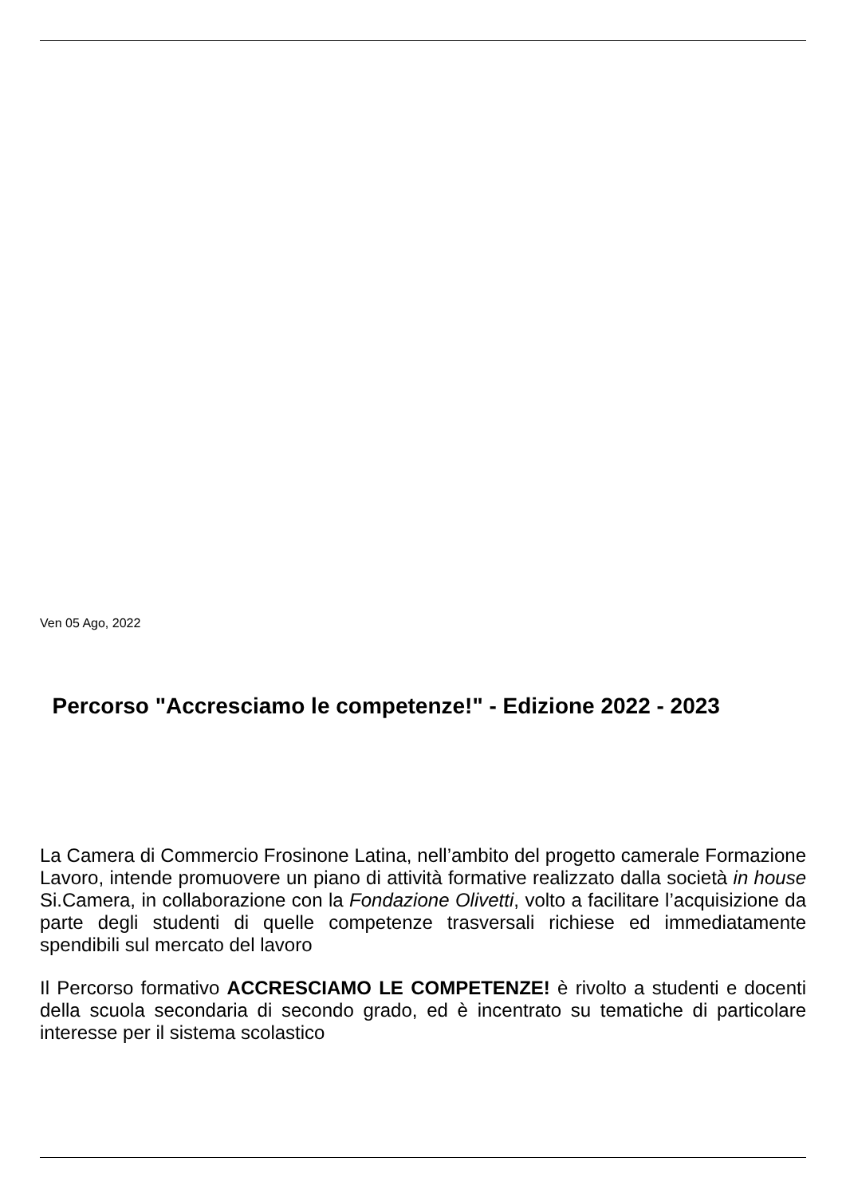Ven 05 Ago, 2022
Percorso "Accresciamo le competenze!" - Edizione 2022 - 2023
La Camera di Commercio Frosinone Latina, nell’ambito del progetto camerale Formazione Lavoro, intende promuovere un piano di attività formative realizzato dalla società in house Si.Camera, in collaborazione con la Fondazione Olivetti, volto a facilitare l’acquisizione da parte degli studenti di quelle competenze trasversali richiese ed immediatamente spendibili sul mercato del lavoro
Il Percorso formativo ACCRESCIAMO LE COMPETENZE! è rivolto a studenti e docenti della scuola secondaria di secondo grado, ed è incentrato su tematiche di particolare interesse per il sistema scolastico